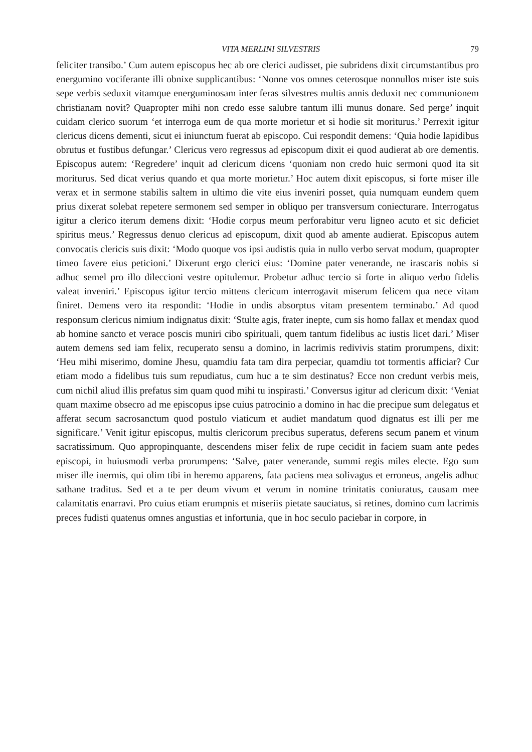VITA MERLINI SILVESTRIS 79
feliciter transibo.’ Cum autem episcopus hec ab ore clerici audisset, pie subridens dixit circumstantibus pro energumino vociferante illi obnixe supplicantibus: ‘Nonne vos omnes ceterosque nonnullos miser iste suis sepe verbis seduxit vitamque energuminosam inter feras silvestres multis annis deduxit nec communionem christianam novit? Quapropter mihi non credo esse salubre tantum illi munus donare. Sed perge’ inquit cuidam clerico suorum ‘et interroga eum de qua morte morietur et si hodie sit moriturus.’ Perrexit igitur clericus dicens dementi, sicut ei iniunctum fuerat ab episcopo. Cui respondit demens: ‘Quia hodie lapidibus obrutus et fustibus defungar.’ Clericus vero regressus ad episcopum dixit ei quod audierat ab ore dementis. Episcopus autem: ‘Regredere’ inquit ad clericum dicens ‘quoniam non credo huic sermoni quod ita sit moriturus. Sed dicat verius quando et qua morte morietur.’ Hoc autem dixit episcopus, si forte miser ille verax et in sermone stabilis saltem in ultimo die vite eius inveniri posset, quia numquam eundem quem prius dixerat solebat repetere sermonem sed semper in obliquo per transversum coniecturare. Interrogatus igitur a clerico iterum demens dixit: ‘Hodie corpus meum perforabitur veru ligneo acuto et sic deficiet spiritus meus.’ Regressus denuo clericus ad episcopum, dixit quod ab amente audierat. Episcopus autem convocatis clericis suis dixit: ‘Modo quoque vos ipsi audistis quia in nullo verbo servat modum, quapropter timeo favere eius peticioni.’ Dixerunt ergo clerici eius: ‘Domine pater venerande, ne irascaris nobis si adhuc semel pro illo dileccioni vestre opitulemur. Probetur adhuc tercio si forte in aliquo verbo fidelis valeat inveniri.’ Episcopus igitur tercio mittens clericum interrogavit miserum felicem qua nece vitam finiret. Demens vero ita respondit: ‘Hodie in undis absorptus vitam presentem terminabo.’ Ad quod responsum clericus nimium indignatus dixit: ‘Stulte agis, frater inepte, cum sis homo fallax et mendax quod ab homine sancto et verace poscis muniri cibo spirituali, quem tantum fidelibus ac iustis licet dari.’ Miser autem demens sed iam felix, recuperato sensu a domino, in lacrimis redivivis statim prorumpens, dixit: ‘Heu mihi miserimo, domine Jhesu, quamdiu fata tam dira perpeciar, quamdiu tot tormentis afficiar? Cur etiam modo a fidelibus tuis sum repudiatus, cum huc a te sim destinatus? Ecce non credunt verbis meis, cum nichil aliud illis prefatus sim quam quod mihi tu inspirasti.’ Conversus igitur ad clericum dixit: ‘Veniat quam maxime obsecro ad me episcopus ipse cuius patrocinio a domino in hac die precipue sum delegatus et afferat secum sacrosanctum quod postulo viaticum et audiet mandatum quod dignatus est illi per me significare.’ Venit igitur episcopus, multis clericorum precibus superatus, deferens secum panem et vinum sacratissimum. Quo appropinquante, descendens miser felix de rupe cecidit in faciem suam ante pedes episcopi, in huiusmodi verba prorumpens: ‘Salve, pater venerande, summi regis miles electe. Ego sum miser ille inermis, qui olim tibi in heremo apparens, fata paciens mea solivagus et erroneus, angelis adhuc sathane traditus. Sed et a te per deum vivum et verum in nomine trinitatis coniuratus, causam mee calamitatis enarravi. Pro cuius etiam erumpnis et miseriis pietate sauciatus, si retines, domino cum lacrimis preces fudisti quatenus omnes angustias et infortunia, que in hoc seculo paciebar in corpore, in